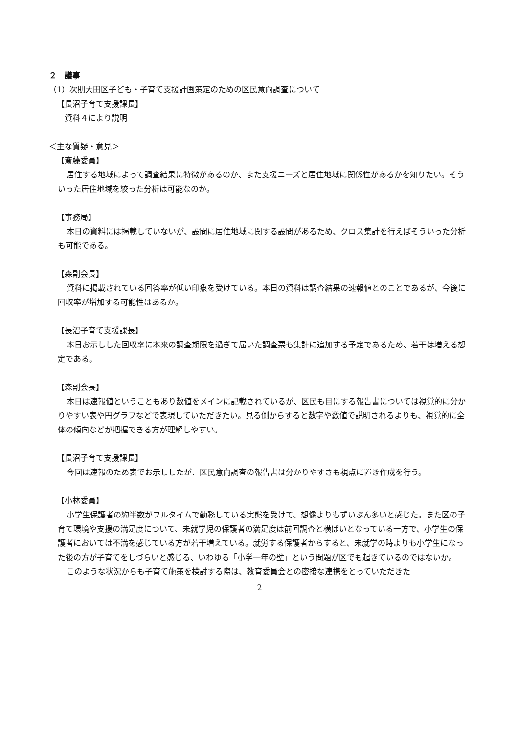２　議事
（1）次期大田区子ども・子育て支援計画策定のための区民意向調査について
【長沼子育て支援課長】
　資料４により説明
＜主な質疑・意見＞
【斎藤委員】
居住する地域によって調査結果に特徴があるのか、また支援ニーズと居住地域に関係性があるかを知りたい。そういった居住地域を絞った分析は可能なのか。
【事務局】
本日の資料には掲載していないが、設問に居住地域に関する設問があるため、クロス集計を行えばそういった分析も可能である。
【森副会長】
資料に掲載されている回答率が低い印象を受けている。本日の資料は調査結果の速報値とのことであるが、今後に回収率が増加する可能性はあるか。
【長沼子育て支援課長】
本日お示しした回収率に本来の調査期限を過ぎて届いた調査票も集計に追加する予定であるため、若干は増える想定である。
【森副会長】
本日は速報値ということもあり数値をメインに記載されているが、区民も目にする報告書については視覚的に分かりやすい表や円グラフなどで表現していただきたい。見る側からすると数字や数値で説明されるよりも、視覚的に全体の傾向などが把握できる方が理解しやすい。
【長沼子育て支援課長】
今回は速報のため表でお示ししたが、区民意向調査の報告書は分かりやすさも視点に置き作成を行う。
【小林委員】
小学生保護者の約半数がフルタイムで勤務している実態を受けて、想像よりもずいぶん多いと感じた。また区の子育て環境や支援の満足度について、未就学児の保護者の満足度は前回調査と横ばいとなっている一方で、小学生の保護者においては不満を感じている方が若干増えている。就労する保護者からすると、未就学の時よりも小学生になった後の方が子育てをしづらいと感じる、いわゆる「小学一年の壁」という問題が区でも起きているのではないか。
このような状況からも子育て施策を検討する際は、教育委員会との密接な連携をとっていただきた
2